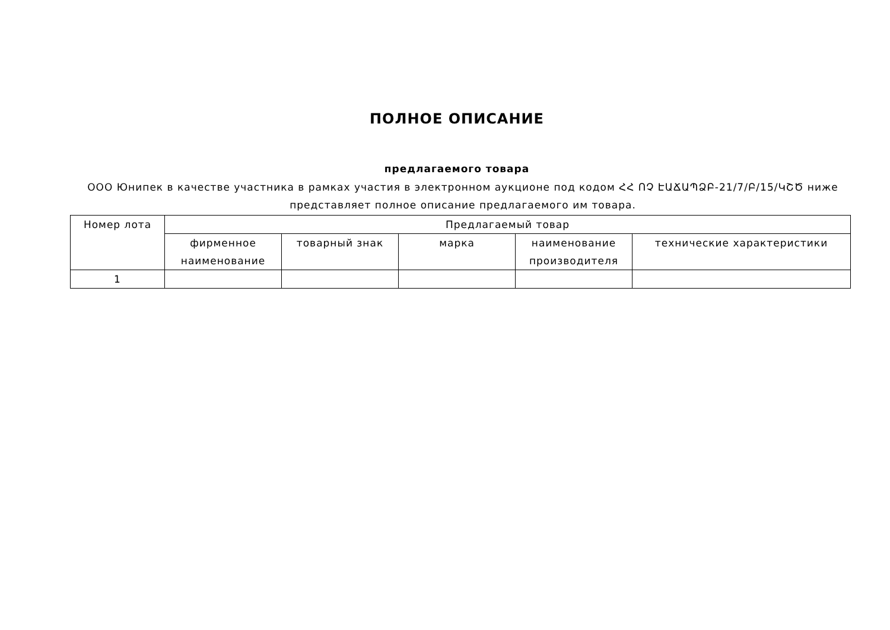ПОЛНОЕ ОПИСАНИЕ
предлагаемого товара
ООО Юнипек в качестве участника в рамках участия в электронном аукционе под кодом ՀՀ ՈՉ ԷԱՃԱՊՁԲ-21/7/Բ/15/ԿՇԾ ниже представляет полное описание предлагаемого им товара.
| Номер лота | Предлагаемый товар | | | | |
| --- | --- | --- | --- | --- | --- |
| | фирменное наименование | товарный знак | марка | наименование производителя | технические характеристики |
| 1 | | | | | |